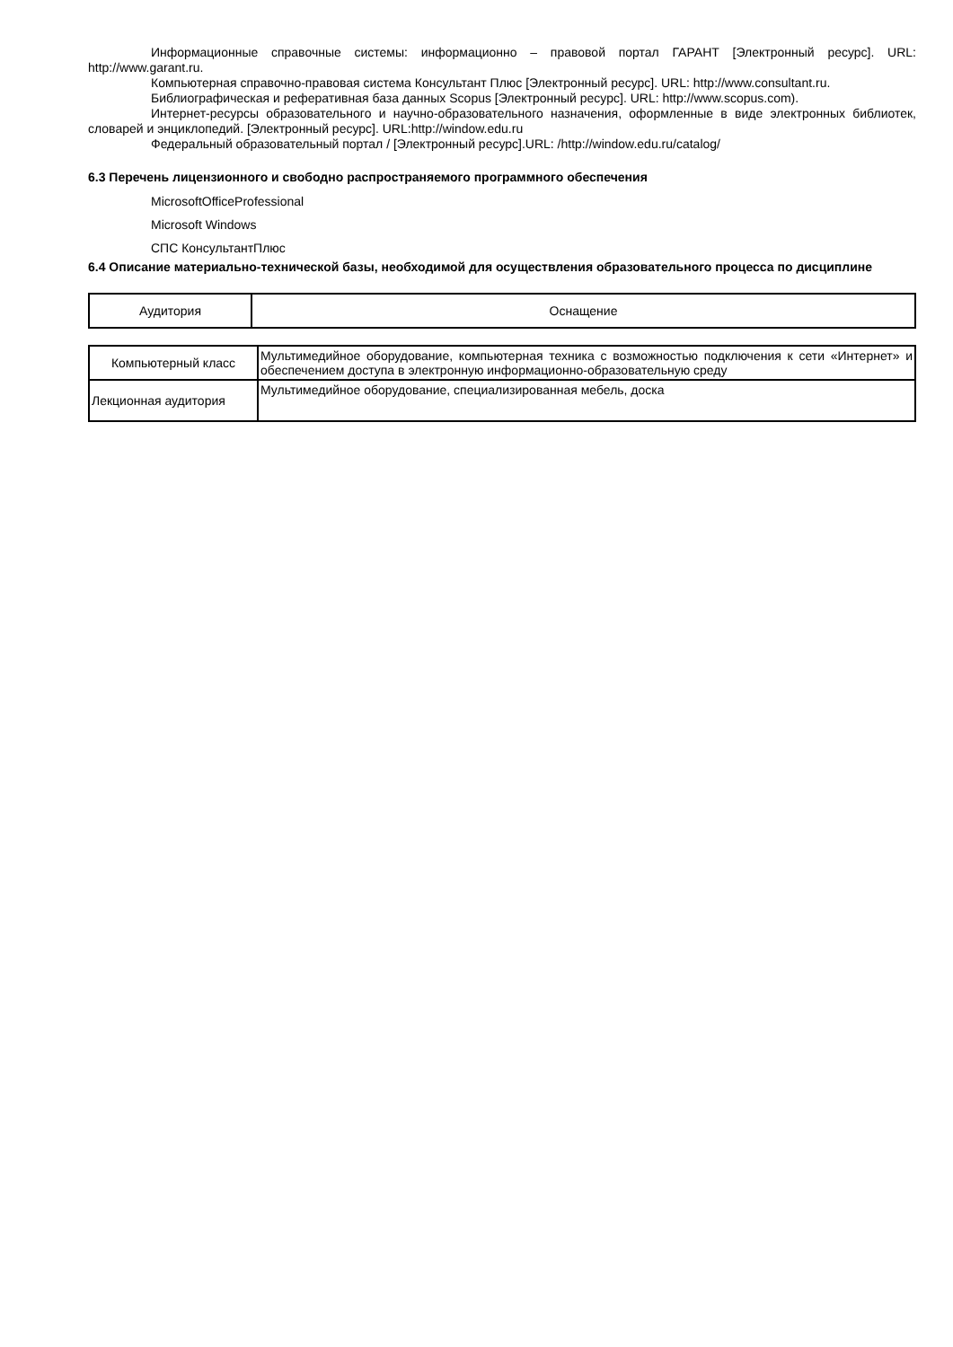Информационные справочные системы: информационно – правовой портал ГАРАНТ [Электронный ресурс]. URL: http://www.garant.ru.
Компьютерная справочно-правовая система Консультант Плюс [Электронный ресурс]. URL: http://www.consultant.ru.
Библиографическая и реферативная база данных Scopus [Электронный ресурс]. URL: http://www.scopus.com).
Интернет-ресурсы образовательного и научно-образовательного назначения, оформленные в виде электронных библиотек, словарей и энциклопедий. [Электронный ресурс]. URL:http://window.edu.ru
Федеральный образовательный портал / [Электронный ресурс].URL: /http://window.edu.ru/catalog/
6.3 Перечень лицензионного и свободно распространяемого программного обеспечения
MicrosoftOfficeProfessional
Microsoft Windows
СПС КонсультантПлюс
6.4 Описание материально-технической базы, необходимой для осуществления образовательного процесса по дисциплине
| Аудитория | Оснащение |
| Компьютерный класс | Мультимедийное оборудование, компьютерная техника с возможностью подключения к сети «Интернет» и обеспечением доступа в электронную информационно-образовательную среду |
| Лекционная аудитория | Мультимедийное оборудование, специализированная мебель, доска |